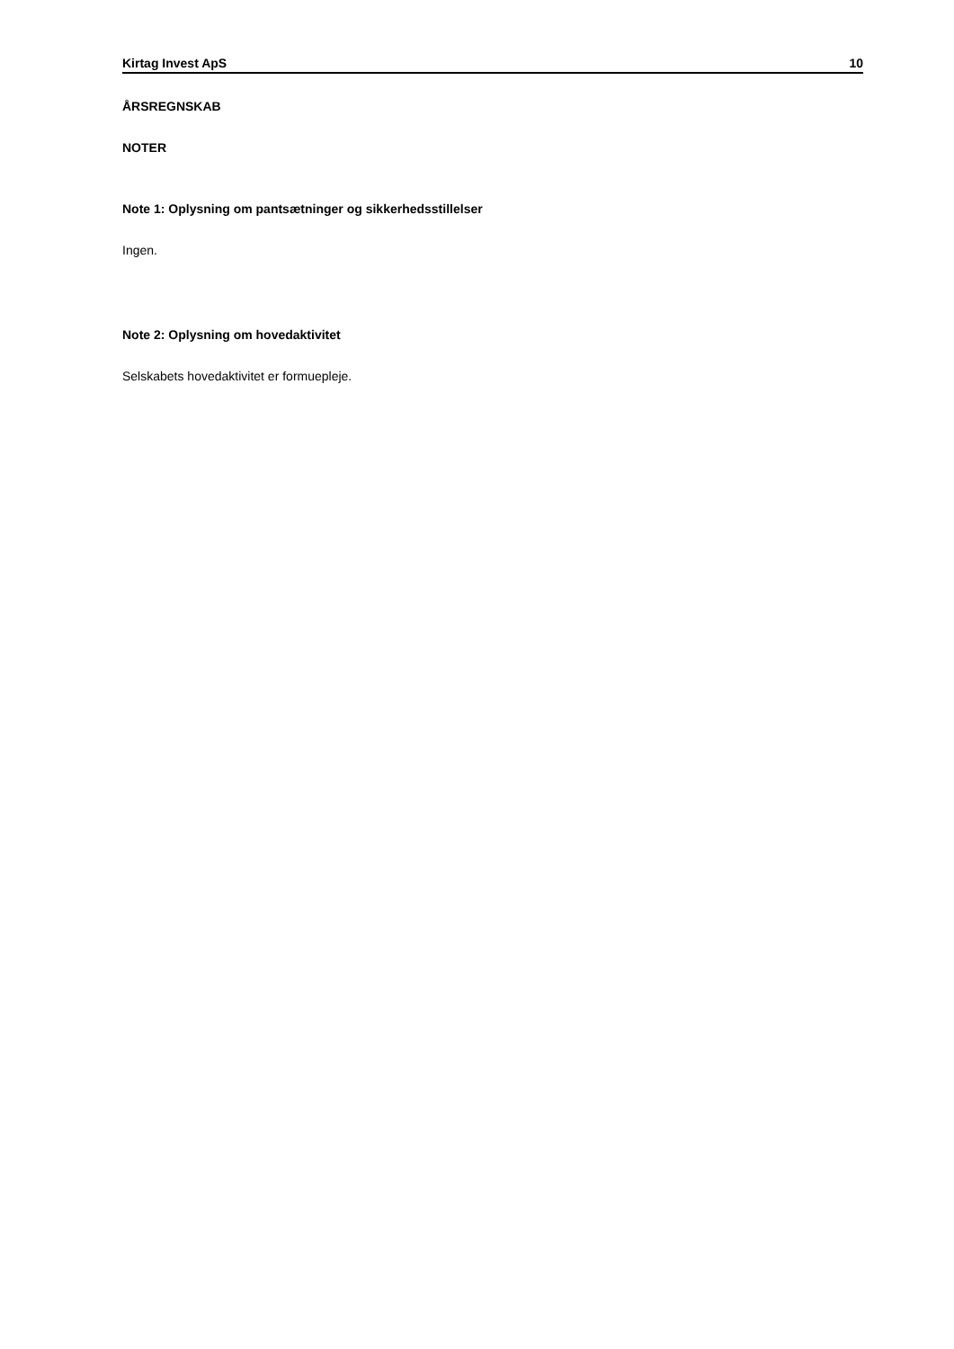Kirtag Invest ApS 10
ÅRSREGNSKAB
NOTER
Note 1: Oplysning om pantsætninger og sikkerhedsstillelser
Ingen.
Note 2: Oplysning om hovedaktivitet
Selskabets hovedaktivitet er formuepleje.